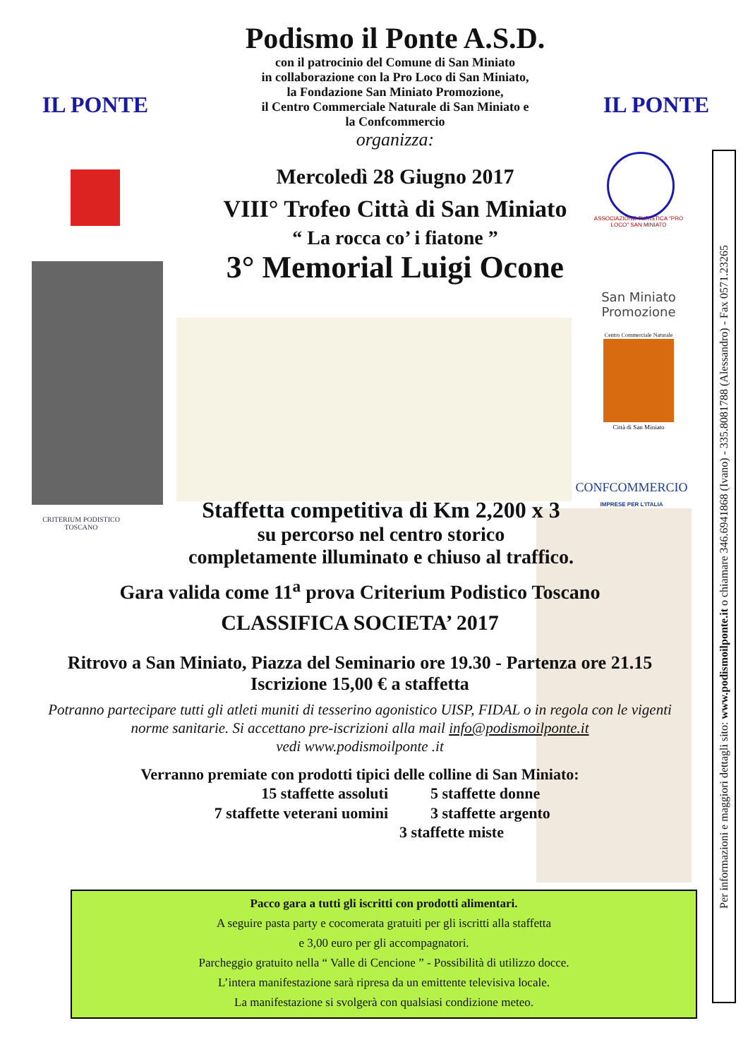IL PONTE IL PONTE
ASSOCIAZIONE TURISTICA "PRO LOCO" SAN MINIATO
San Miniato Promozione
Centro Commerciale Naturale
Città di San Miniato
CONFCOMMERCIO
IMPRESE PER L'ITALIA
CRITERIUM PODISTICO TOSCANO
Podismo il Ponte A.S.D.
con il patrocinio del Comune di San Miniato
in collaborazione con la Pro Loco di San Miniato,
la Fondazione San Miniato Promozione,
il Centro Commerciale Naturale di San Miniato e
la Confcommercio
organizza:
Mercoledì 28 Giugno 2017
VIII° Trofeo Città di San Miniato
“ La rocca co’ i fiatone ”
3° Memorial Luigi Ocone
Staffetta competitiva di Km 2,200 x 3
su percorso nel centro storico
completamente illuminato e chiuso al traffico.
Gara valida come 11<sup>a</sup> prova Criterium Podistico Toscano
CLASSIFICA SOCIETA’ 2017
Ritrovo a San Miniato, Piazza del Seminario ore 19.30 - Partenza ore 21.15
Iscrizione 15,00 € a staffetta
Potranno partecipare tutti gli atleti muniti di tesserino agonistico UISP, FIDAL o in regola con le vigenti norme sanitarie. Si accettano pre-iscrizioni alla mail info@podismoilponte.it
vedi www.podismoilponte .it
Verranno premiate con prodotti tipici delle colline di San Miniato:
15 staffette assoluti
7 staffette veterani uomini
5 staffette donne
3 staffette argento
3 staffette miste
Pacco gara a tutti gli iscritti con prodotti alimentari.
A seguire pasta party e cocomerata gratuiti per gli iscritti alla staffetta
e 3,00 euro per gli accompagnatori.
Parcheggio gratuito nella “ Valle di Cencione ” - Possibilità di utilizzo docce.
L’intera manifestazione sarà ripresa da un emittente televisiva locale.
La manifestazione si svolgerà con qualsiasi condizione meteo.
Per informazioni e maggiori dettagli sito: www.podismoilponte.it o chiamare 346.6941868 (Ivano) - 335.8081788 (Alessandro) - Fax 0571.23265